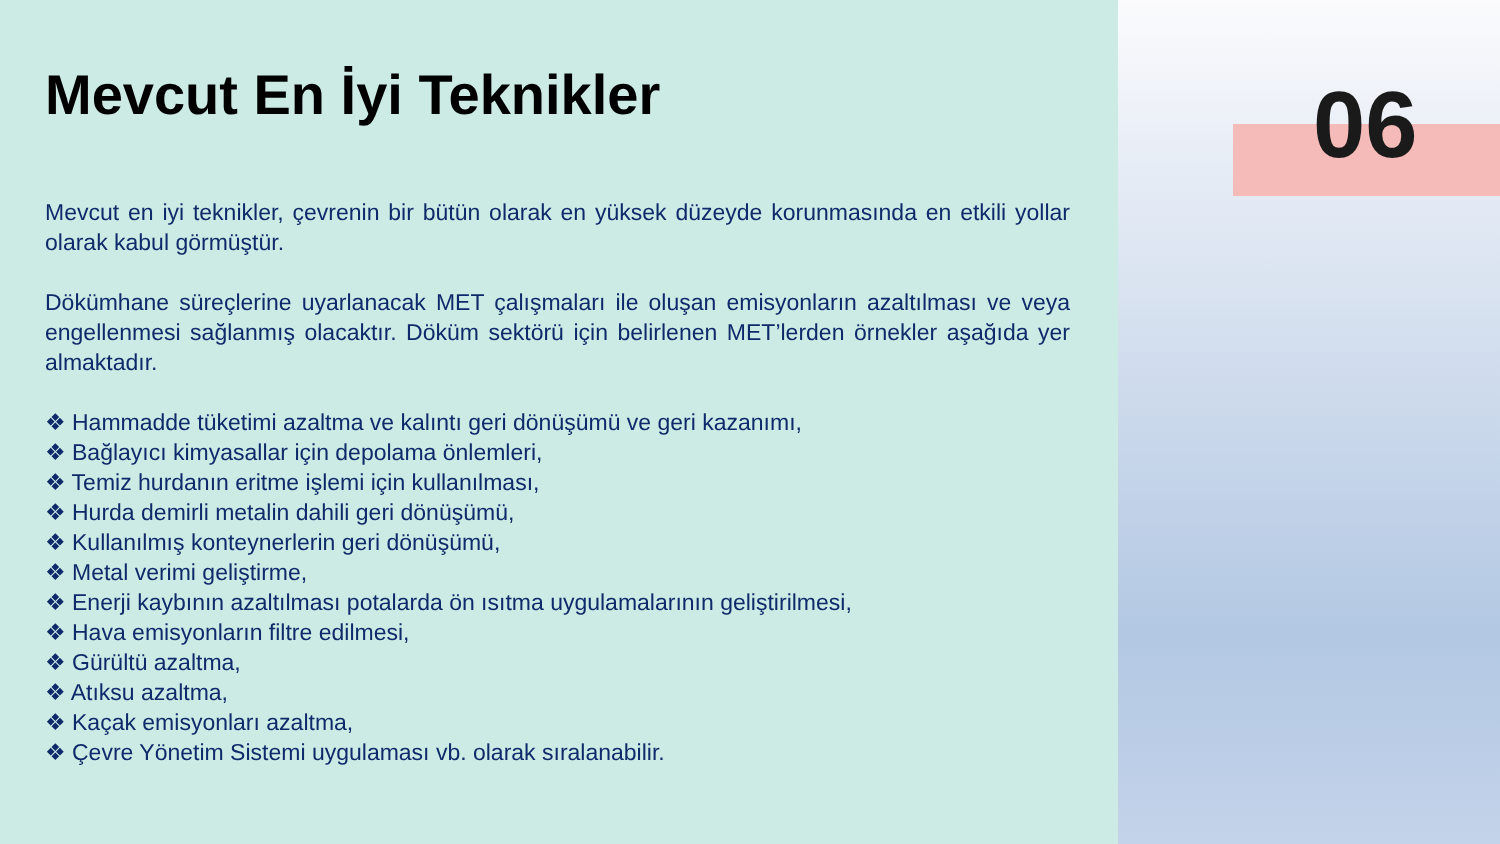Mevcut En İyi Teknikler
Mevcut en iyi teknikler, çevrenin bir bütün olarak en yüksek düzeyde korunmasında en etkili yollar olarak kabul görmüştür.
Dökümhane süreçlerine uyarlanacak MET çalışmaları ile oluşan emisyonların azaltılması ve veya engellenmesi sağlanmış olacaktır. Döküm sektörü için belirlenen MET’lerden örnekler aşağıda yer almaktadır.
❖ Hammadde tüketimi azaltma ve kalıntı geri dönüşümü ve geri kazanımı,
❖ Bağlayıcı kimyasallar için depolama önlemleri,
❖ Temiz hurdanın eritme işlemi için kullanılması,
❖ Hurda demirli metalin dahili geri dönüşümü,
❖ Kullanılmış konteynerlerin geri dönüşümü,
❖ Metal verimi geliştirme,
❖ Enerji kaybının azaltılması potalarda ön ısıtma uygulamalarının geliştirilmesi,
❖ Hava emisyonların filtre edilmesi,
❖ Gürültü azaltma,
❖ Atıksu azaltma,
❖ Kaçak emisyonları azaltma,
❖ Çevre Yönetim Sistemi uygulaması vb. olarak sıralanabilir.
06